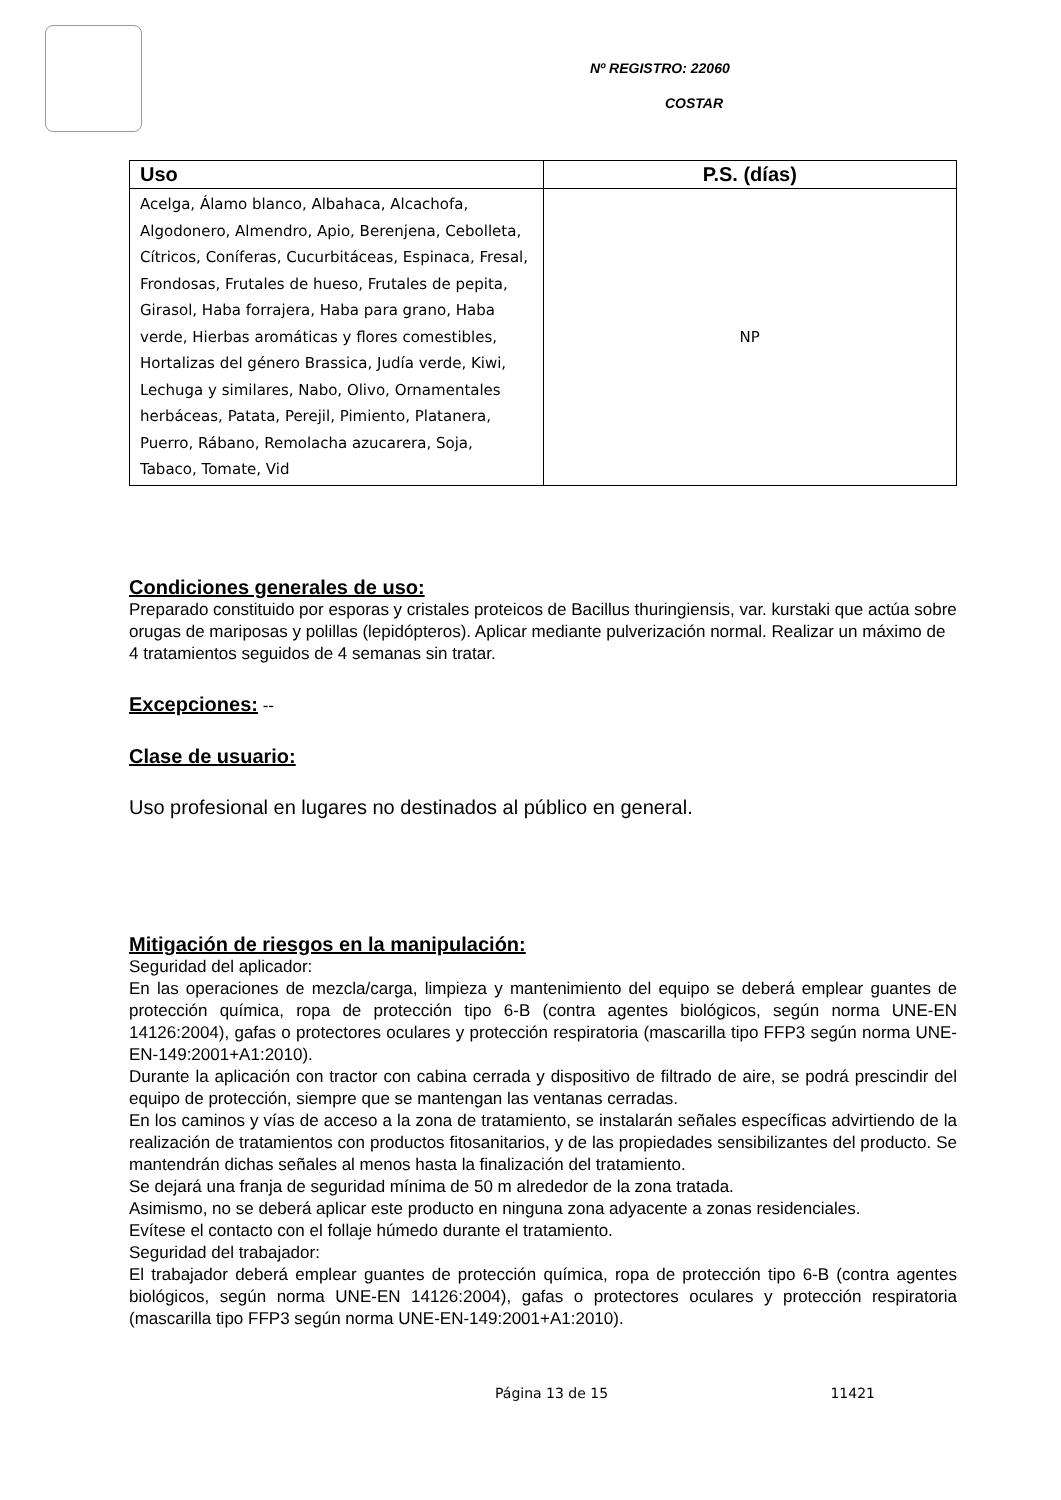Nº REGISTRO: 22060
COSTAR
| Uso | P.S. (días) |
| --- | --- |
| Acelga, Álamo blanco, Albahaca, Alcachofa, Algodonero, Almendro, Apio, Berenjena, Cebolleta, Cítricos, Coníferas, Cucurbitáceas, Espinaca, Fresal, Frondosas, Frutales de hueso, Frutales de pepita, Girasol, Haba forrajera, Haba para grano, Haba verde, Hierbas aromáticas y flores comestibles, Hortalizas del género Brassica, Judía verde, Kiwi, Lechuga y similares, Nabo, Olivo, Ornamentales herbáceas, Patata, Perejil, Pimiento, Platanera, Puerro, Rábano, Remolacha azucarera, Soja, Tabaco, Tomate, Vid | NP |
Condiciones generales de uso:
Preparado constituido por esporas y cristales proteicos de Bacillus thuringiensis, var. kurstaki que actúa sobre orugas de mariposas y polillas (lepidópteros). Aplicar mediante pulverización normal. Realizar un máximo de 4 tratamientos seguidos de 4 semanas sin tratar.
Excepciones: --
Clase de usuario:
Uso profesional en lugares no destinados al público en general.
Mitigación de riesgos en la manipulación:
Seguridad del aplicador:
En las operaciones de mezcla/carga, limpieza y mantenimiento del equipo se deberá emplear guantes de protección química, ropa de protección tipo 6-B (contra agentes biológicos, según norma UNE-EN 14126:2004), gafas o protectores oculares y protección respiratoria (mascarilla tipo FFP3 según norma UNE-EN-149:2001+A1:2010).
Durante la aplicación con tractor con cabina cerrada y dispositivo de filtrado de aire, se podrá prescindir del equipo de protección, siempre que se mantengan las ventanas cerradas.
En los caminos y vías de acceso a la zona de tratamiento, se instalarán señales específicas advirtiendo de la realización de tratamientos con productos fitosanitarios, y de las propiedades sensibilizantes del producto. Se mantendrán dichas señales al menos hasta la finalización del tratamiento.
Se dejará una franja de seguridad mínima de 50 m alrededor de la zona tratada.
Asimismo, no se deberá aplicar este producto en ninguna zona adyacente a zonas residenciales.
Evítese el contacto con el follaje húmedo durante el tratamiento.
Seguridad del trabajador:
El trabajador deberá emplear guantes de protección química, ropa de protección tipo 6-B (contra agentes biológicos, según norma UNE-EN 14126:2004), gafas o protectores oculares y protección respiratoria (mascarilla tipo FFP3 según norma UNE-EN-149:2001+A1:2010).
Página 13 de 15 11421